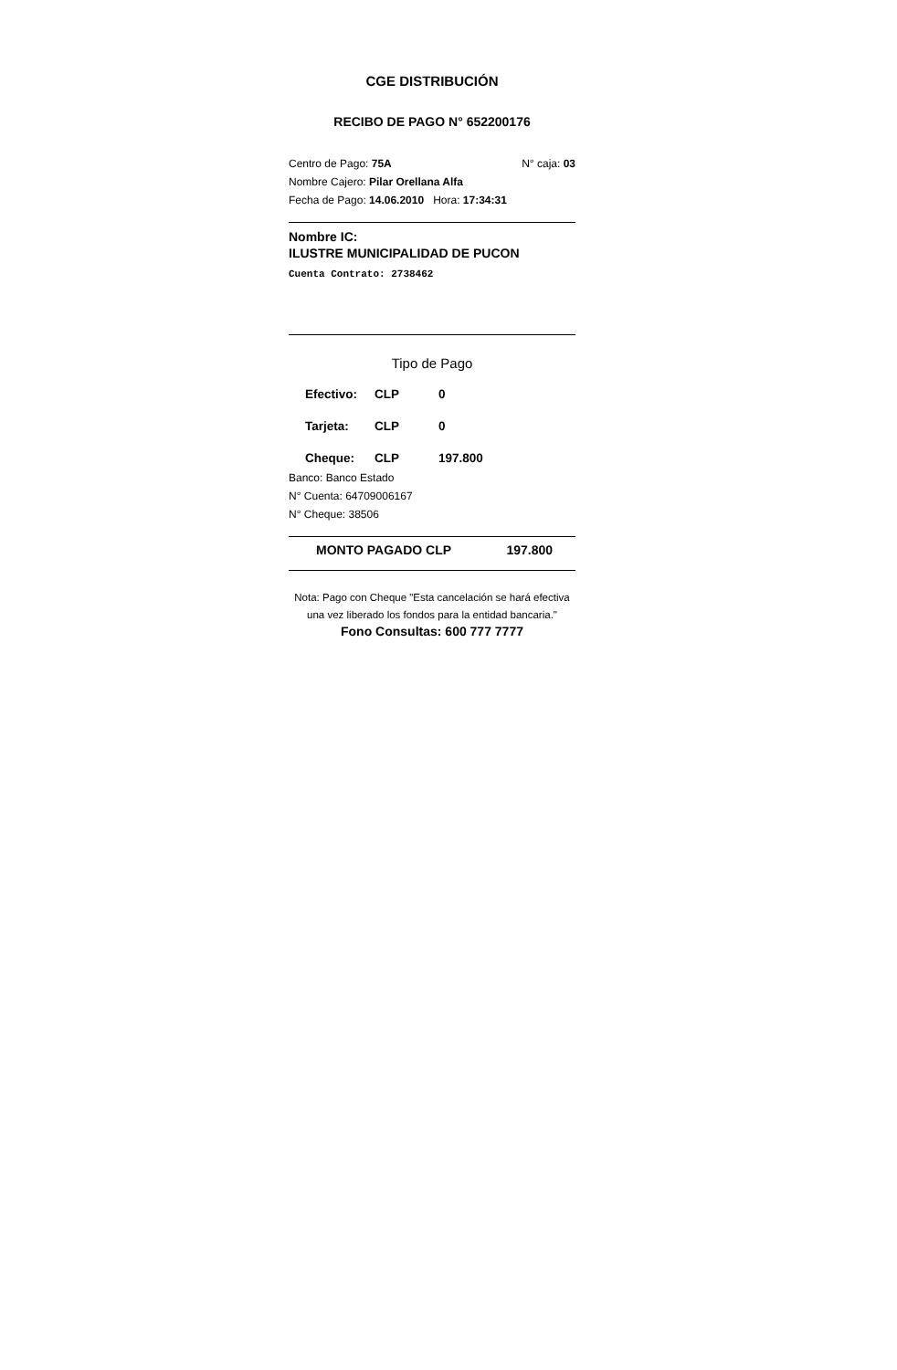CGE DISTRIBUCIÓN
RECIBO DE PAGO N° 652200176
Centro de Pago: 75A N° caja: 03
Nombre Cajero: Pilar Orellana Alfa
Fecha de Pago: 14.06.2010 Hora: 17:34:31
Nombre IC:
ILUSTRE MUNICIPALIDAD DE PUCON
Cuenta Contrato: 2738462
Tipo de Pago
Efectivo: CLP 0
Tarjeta: CLP 0
Cheque: CLP 197.800
Banco: Banco Estado
N° Cuenta: 64709006167
N° Cheque: 38506
MONTO PAGADO CLP 197.800
Nota: Pago con Cheque "Esta cancelación se hará efectiva una vez liberado los fondos para la entidad bancaria."
Fono Consultas: 600 777 7777